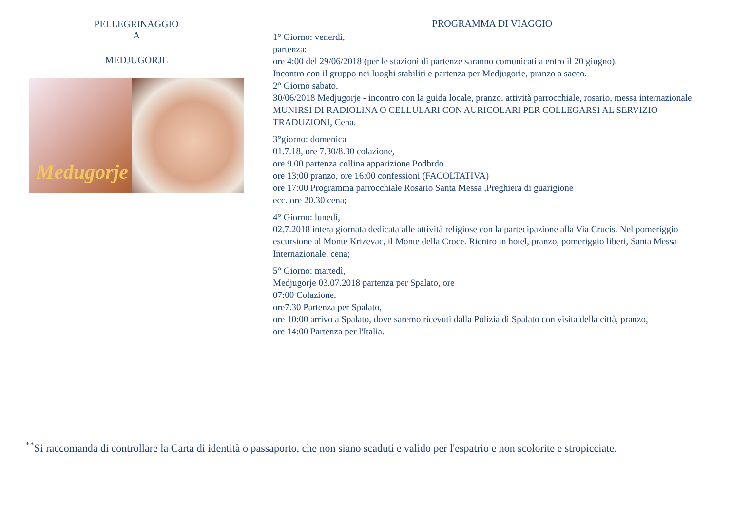PELLEGRINAGGIO
A
MEDJUGORJE
Medugorje
PROGRAMMA DI VIAGGIO
1° Giorno: venerdì,
partenza:
ore 4:00 del 29/06/2018 (per le stazioni di partenze saranno comunicati a entro il 20 giugno).
Incontro con il gruppo nei luoghi stabiliti e partenza per Medjugorie, pranzo a sacco.
2° Giorno sabato,
30/06/2018 Medjugorje - incontro con la guida locale, pranzo, attività parrocchiale, rosario, messa internazionale, MUNIRSI DI RADIOLINA O CELLULARI CON AURICOLARI PER COLLEGARSI AL SERVIZIO TRADUZIONI, Cena.
3°giorno: domenica
01.7.18, ore 7.30/8.30 colazione,
ore 9.00 partenza collina apparizione Podbrdo
ore 13:00 pranzo, ore 16:00 confessioni (FACOLTATIVA)
ore 17:00 Programma parrocchiale Rosario Santa Messa ,Preghiera di guarigione
ecc. ore 20.30 cena;
4° Giorno: lunedì,
02.7.2018 intera giornata dedicata alle attività religiose con la partecipazione alla Via Crucis. Nel pomeriggio escursione al Monte Krizevac, il Monte della Croce. Rientro in hotel, pranzo, pomeriggio liberi, Santa Messa Internazionale, cena;
5° Giorno: martedì,
Medjugorje 03.07.2018 partenza per Spalato, ore
07:00 Colazione,
ore7.30 Partenza per Spalato,
ore 10:00 arrivo a Spalato, dove saremo ricevuti dalla Polizia di Spalato con visita della città, pranzo,
ore 14:00 Partenza per l'Italia.
<sup>**</sup> Si raccomanda di controllare la Carta di identità o passaporto, che non siano scaduti e valido per l'espatrio e non scolorite e stropicciate.